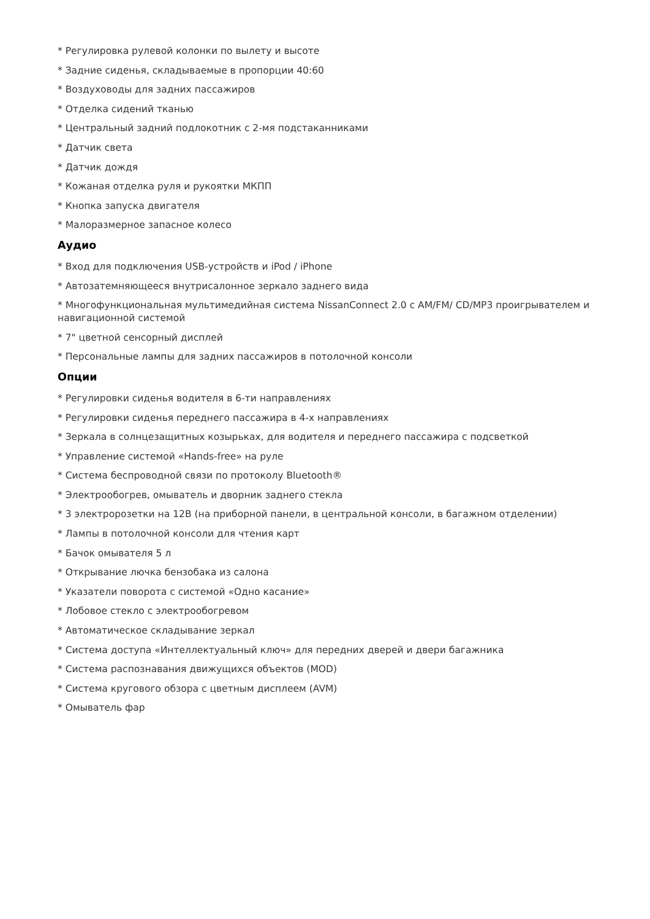* Регулировка рулевой колонки по вылету и высоте
* Задние сиденья, складываемые в пропорции 40:60
* Воздуховоды для задних пассажиров
* Отделка сидений тканью
* Центральный задний подлокотник с 2-мя подстаканниками
* Датчик света
* Датчик дождя
* Кожаная отделка руля и рукоятки МКПП
* Кнопка запуска двигателя
* Малоразмерное запасное колесо
Аудио
* Вход для подключения USB-устройств и iPod / iPhone
* Автозатемняющееся внутрисалонное зеркало заднего вида
* Многофункциональная мультимедийная система NissanConnect 2.0 с AM/FM/ CD/MP3 проигрывателем и навигационной системой
* 7" цветной сенсорный дисплей
* Персональные лампы для задних пассажиров в потолочной консоли
Опции
* Регулировки сиденья водителя в 6-ти направлениях
* Регулировки сиденья переднего пассажира в 4-х направлениях
* Зеркала в солнцезащитных козырьках, для водителя и переднего пассажира с подсветкой
* Управление системой «Hands-free» на руле
* Система беспроводной связи по протоколу Bluetooth®
* Электрообогрев, омыватель и дворник заднего стекла
* 3 электророзетки на 12В (на приборной панели, в центральной консоли, в багажном отделении)
* Лампы в потолочной консоли для чтения карт
* Бачок омывателя 5 л
* Открывание лючка бензобака из салона
* Указатели поворота с системой «Одно касание»
* Лобовое стекло с электрообогревом
* Автоматическое складывание зеркал
* Система доступа «Интеллектуальный ключ» для передних дверей и двери багажника
* Система распознавания движущихся объектов (MOD)
* Система кругового обзора с цветным дисплеем (AVM)
* Омыватель фар